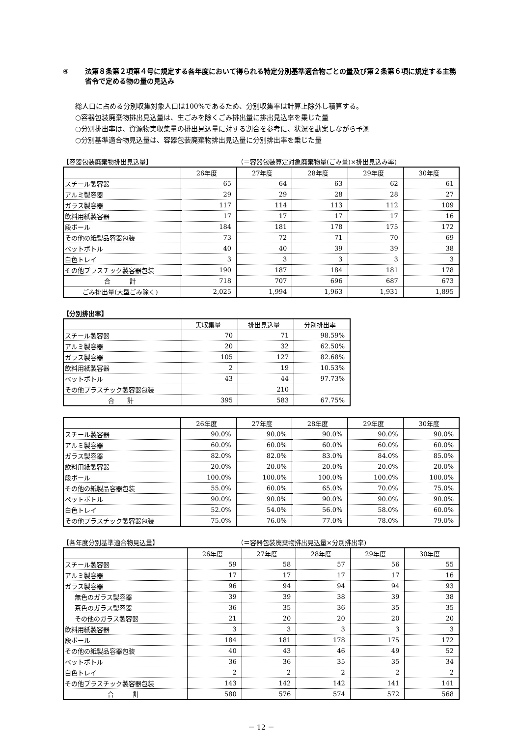④ 法第８条第２項第４号に規定する各年度において得られる特定分別基準適合物ごとの量及び第２条第６項に規定する主務省令で定める物の量の見込み
総人口に占める分別収集対象人口は100%であるため、分別収集率は計算上除外し積算する。
○容器包装廃棄物排出見込量は、生ごみを除くごみ排出量に排出見込率を乗じた量
○分別排出率は、資源物実収集量の排出見込量に対する割合を参考に、状況を勘案しながら予測
○分別基準適合物見込量は、容器包装廃棄物排出見込量に分別排出率を乗じた量
【容器包装廃棄物排出見込量】 （＝容器包装算定対象廃棄物量(ごみ量)×排出見込み率)
| | 26年度 | 27年度 | 28年度 | 29年度 | 30年度 |
| --- | --- | --- | --- | --- | --- |
| スチール製容器 | 65 | 64 | 63 | 62 | 61 |
| アルミ製容器 | 29 | 29 | 28 | 28 | 27 |
| ガラス製容器 | 117 | 114 | 113 | 112 | 109 |
| 飲料用紙製容器 | 17 | 17 | 17 | 17 | 16 |
| 段ボール | 184 | 181 | 178 | 175 | 172 |
| その他の紙製品容器包装 | 73 | 72 | 71 | 70 | 69 |
| ペットボトル | 40 | 40 | 39 | 39 | 38 |
| 白色トレイ | 3 | 3 | 3 | 3 | 3 |
| その他プラスチック製容器包装 | 190 | 187 | 184 | 181 | 178 |
| 合 計 | 718 | 707 | 696 | 687 | 673 |
| ごみ排出量(大型ごみ除く) | 2,025 | 1,994 | 1,963 | 1,931 | 1,895 |
【分別排出率】
| | 実収集量 | 排出見込量 | 分別排出率 |
| --- | --- | --- | --- |
| スチール製容器 | 70 | 71 | 98.59% |
| アルミ製容器 | 20 | 32 | 62.50% |
| ガラス製容器 | 105 | 127 | 82.68% |
| 飲料用紙製容器 | 2 | 19 | 10.53% |
| ペットボトル | 43 | 44 | 97.73% |
| その他プラスチック製容器包装 | | 210 | |
| 合 計 | 395 | 583 | 67.75% |
| | 26年度 | 27年度 | 28年度 | 29年度 | 30年度 |
| --- | --- | --- | --- | --- | --- |
| スチール製容器 | 90.0% | 90.0% | 90.0% | 90.0% | 90.0% |
| アルミ製容器 | 60.0% | 60.0% | 60.0% | 60.0% | 60.0% |
| ガラス製容器 | 82.0% | 82.0% | 83.0% | 84.0% | 85.0% |
| 飲料用紙製容器 | 20.0% | 20.0% | 20.0% | 20.0% | 20.0% |
| 段ボール | 100.0% | 100.0% | 100.0% | 100.0% | 100.0% |
| その他の紙製品容器包装 | 55.0% | 60.0% | 65.0% | 70.0% | 75.0% |
| ペットボトル | 90.0% | 90.0% | 90.0% | 90.0% | 90.0% |
| 白色トレイ | 52.0% | 54.0% | 56.0% | 58.0% | 60.0% |
| その他プラスチック製容器包装 | 75.0% | 76.0% | 77.0% | 78.0% | 79.0% |
【各年度分別基準適合物見込量】 （＝容器包装廃棄物排出見込量×分別排出率)
| | 26年度 | 27年度 | 28年度 | 29年度 | 30年度 |
| --- | --- | --- | --- | --- | --- |
| スチール製容器 | 59 | 58 | 57 | 56 | 55 |
| アルミ製容器 | 17 | 17 | 17 | 17 | 16 |
| ガラス製容器 | 96 | 94 | 94 | 94 | 93 |
| 無色のガラス製容器 | 39 | 39 | 38 | 39 | 38 |
| 茶色のガラス製容器 | 36 | 35 | 36 | 35 | 35 |
| その他のガラス製容器 | 21 | 20 | 20 | 20 | 20 |
| 飲料用紙製容器 | 3 | 3 | 3 | 3 | 3 |
| 段ボール | 184 | 181 | 178 | 175 | 172 |
| その他の紙製品容器包装 | 40 | 43 | 46 | 49 | 52 |
| ペットボトル | 36 | 36 | 35 | 35 | 34 |
| 白色トレイ | 2 | 2 | 2 | 2 | 2 |
| その他プラスチック製容器包装 | 143 | 142 | 142 | 141 | 141 |
| 合 計 | 580 | 576 | 574 | 572 | 568 |
－ 12 －